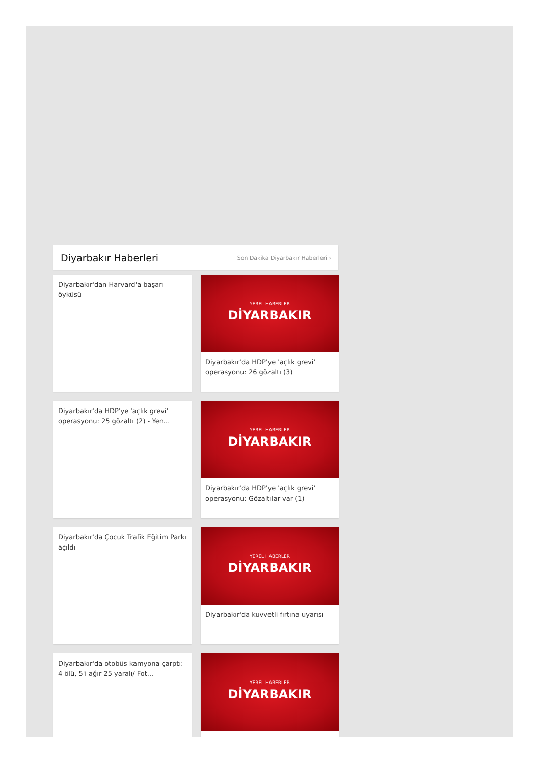Diyarbakır Haberleri
Son Dakika Diyarbakır Haberleri ›
Diyarbakır'dan Harvard'a başarı öyküsü
YEREL HABERLER
DİYARBAKIR
Diyarbakır'da HDP'ye 'açlık grevi' operasyonu: 26 gözaltı (3)
Diyarbakır'da HDP'ye 'açlık grevi' operasyonu: 25 gözaltı (2) - Yen...
YEREL HABERLER
DİYARBAKIR
Diyarbakır'da HDP'ye 'açlık grevi' operasyonu: Gözaltılar var (1)
Diyarbakır'da Çocuk Trafik Eğitim Parkı açıldı
YEREL HABERLER
DİYARBAKIR
Diyarbakır'da kuvvetli fırtına uyarısı
Diyarbakır'da otobüs kamyona çarptı: 4 ölü, 5'i ağır 25 yaralı/ Fot...
YEREL HABERLER
DİYARBAKIR